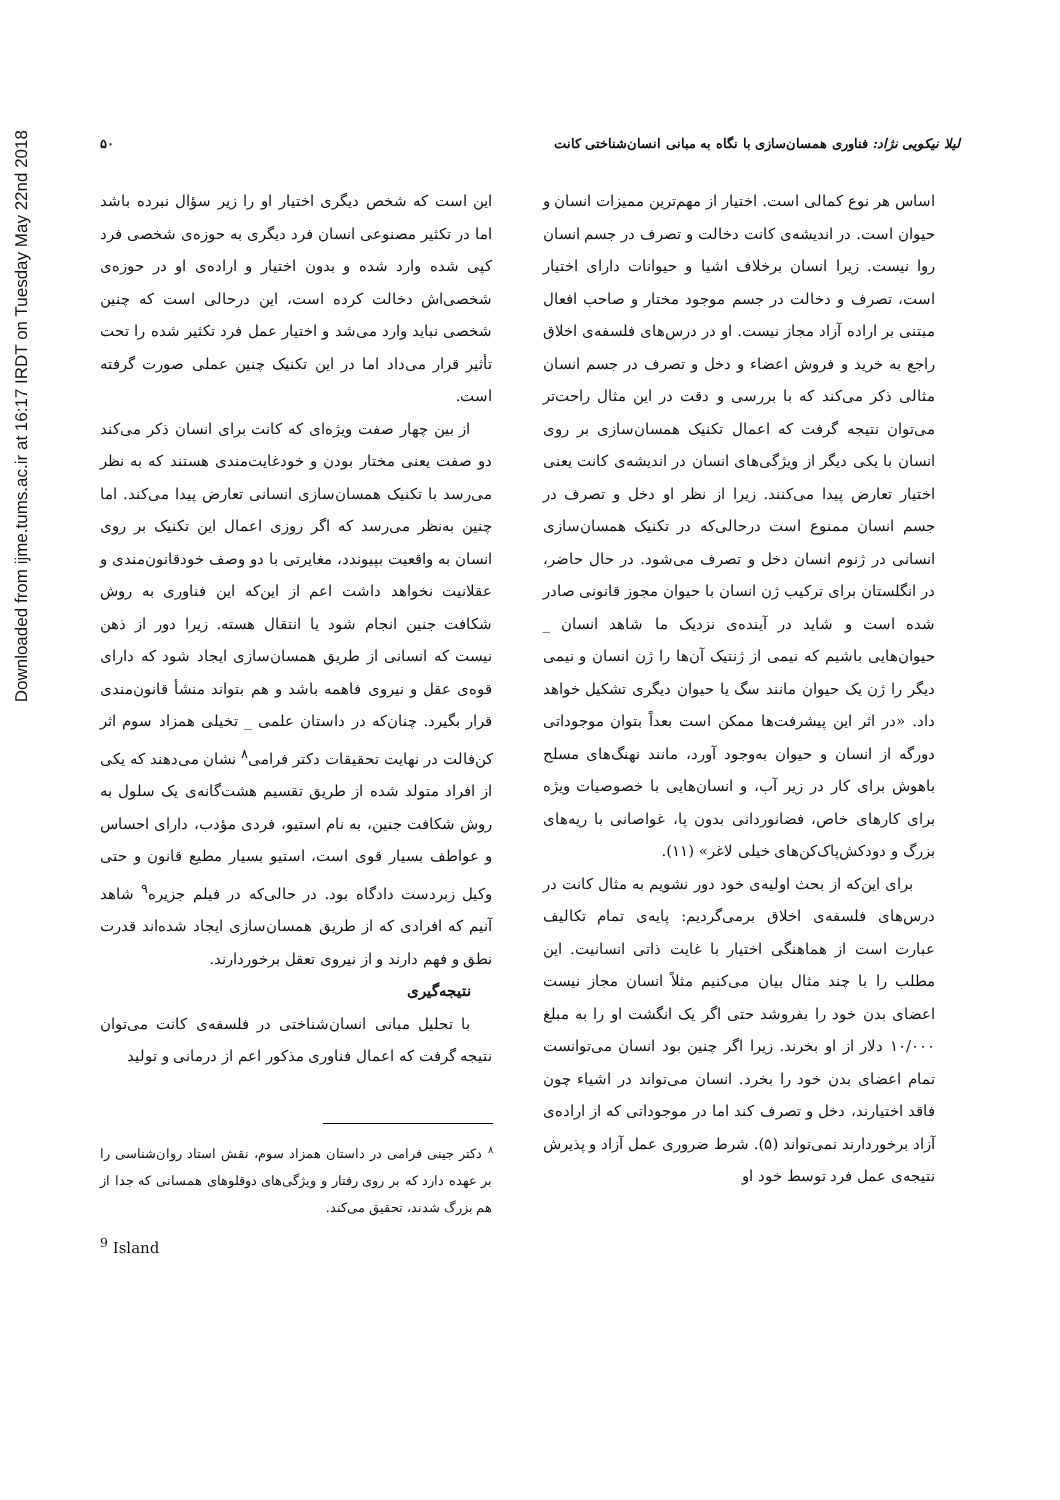Downloaded from ijme.tums.ac.ir at 16:17 IRDT on Tuesday May 22nd 2018
لیلا نیکویی نژاد: فناوری همسان‌سازی با نگاه به مبانی انسان‌شناختی کانت ۵۰
اساس هر نوع کمالی است. اختیار از مهم‌ترین ممیزات انسان و حیوان است. در اندیشه‌ی کانت دخالت و تصرف در جسم انسان روا نیست. زیرا انسان برخلاف اشیا و حیوانات دارای اختیار است، تصرف و دخالت در جسم موجود مختار و صاحب افعال مبتنی بر اراده آزاد مجاز نیست. او در درس‌های فلسفه‌ی اخلاق راجع به خرید و فروش اعضاء و دخل و تصرف در جسم انسان مثالی ذکر می‌کند که با بررسی و دقت در این مثال راحت‌تر می‌توان نتیجه گرفت که اعمال تکنیک همسان‌سازی بر روی انسان با یکی دیگر از ویژگی‌های انسان در اندیشه‌ی کانت یعنی اختیار تعارض پیدا می‌کنند. زیرا از نظر او دخل و تصرف در جسم انسان ممنوع است درحالی‌که در تکنیک همسان‌سازی انسانی در ژنوم انسان دخل و تصرف می‌شود. در حال حاضر، در انگلستان برای ترکیب ژن انسان با حیوان مجوز قانونی صادر شده است و شاید در آینده‌ی نزدیک ما شاهد انسان _ حیوان‌هایی باشیم که نیمی از ژنتیک آن‌ها را ژن انسان و نیمی دیگر را ژن یک حیوان مانند سگ یا حیوان دیگری تشکیل خواهد داد. «در اثر این پیشرفت‌ها ممکن است بعداً بتوان موجوداتی دورگه از انسان و حیوان به‌وجود آورد، مانند نهنگ‌های مسلح باهوش برای کار در زیر آب، و انسان‌هایی با خصوصیات ویژه برای کارهای خاص، فضانوردانی بدون پا، غواصانی با ریه‌های بزرگ و دودکش‌پاک‌کن‌های خیلی لاغر» (۱۱).
برای این‌که از بحث اولیه‌ی خود دور نشویم به مثال کانت در درس‌های فلسفه‌ی اخلاق برمی‌گردیم: پایه‌ی تمام تکالیف عبارت است از هماهنگی اختیار با غایت ذاتی انسانیت. این مطلب را با چند مثال بیان می‌کنیم مثلاً انسان مجاز نیست اعضای بدن خود را بفروشد حتی اگر یک انگشت او را به مبلغ ۱۰/۰۰۰ دلار از او بخرند. زیرا اگر چنین بود انسان می‌توانست تمام اعضای بدن خود را بخرد. انسان می‌تواند در اشیاء چون فاقد اختیارند، دخل و تصرف کند اما در موجوداتی که از اراده‌ی آزاد برخوردارند نمی‌تواند (۵). شرط ضروری عمل آزاد و پذیرش نتیجه‌ی عمل فرد توسط خود او
این است که شخص دیگری اختیار او را زیر سؤال نبرده باشد اما در تکثیر مصنوعی انسان فرد دیگری به حوزه‌ی شخصی فرد کپی شده وارد شده و بدون اختیار و اراده‌ی او در حوزه‌ی شخصی‌اش دخالت کرده است، این درحالی است که چنین شخصی نباید وارد می‌شد و اختیار عمل فرد تکثیر شده را تحت تأثیر قرار می‌داد اما در این تکنیک چنین عملی صورت گرفته است.
از بین چهار صفت ویژه‌ای که کانت برای انسان ذکر می‌کند دو صفت یعنی مختار بودن و خودغایت‌مندی هستند که به نظر می‌رسد با تکنیک همسان‌سازی انسانی تعارض پیدا می‌کند. اما چنین به‌نظر می‌رسد که اگر روزی اعمال این تکنیک بر روی انسان به واقعیت بپیوندد، مغایرتی با دو وصف خودقانون‌مندی و عقلانیت نخواهد داشت اعم از این‌که این فناوری به روش شکافت جنین انجام شود یا انتقال هسته. زیرا دور از ذهن نیست که انسانی از طریق همسان‌سازی ایجاد شود که دارای قوه‌ی عقل و نیروی فاهمه باشد و هم بتواند منشأ قانون‌مندی قرار بگیرد. چنان‌که در داستان علمی _ تخیلی همزاد سوم اثر کن‌فالت در نهایت تحقیقات دکتر فرامی<sup>۸</sup> نشان می‌دهند که یکی از افراد متولد شده از طریق تقسیم هشت‌گانه‌ی یک سلول به روش شکافت جنین، به نام استیو، فردی مؤدب، دارای احساس و عواطف بسیار قوی است، استیو بسیار مطیع قانون و حتی وکیل زبردست دادگاه بود. در حالی‌که در فیلم جزیره<sup>۹</sup> شاهد آنیم که افرادی که از طریق همسان‌سازی ایجاد شده‌اند قدرت نطق و فهم دارند و از نیروی تعقل برخوردارند.
نتیجه‌گیری
با تحلیل مبانی انسان‌شناختی در فلسفه‌ی کانت می‌توان نتیجه گرفت که اعمال فناوری مذکور اعم از درمانی و تولید
<sup>۸</sup> دکتر جینی فرامی در داستان همزاد سوم، نقش استاد روان‌شناسی را بر عهده دارد که بر روی رفتار و ویژگی‌های دوقلوهای همسانی که جدا از هم بزرگ شدند، تحقیق می‌کند.
<sup>9</sup> Island